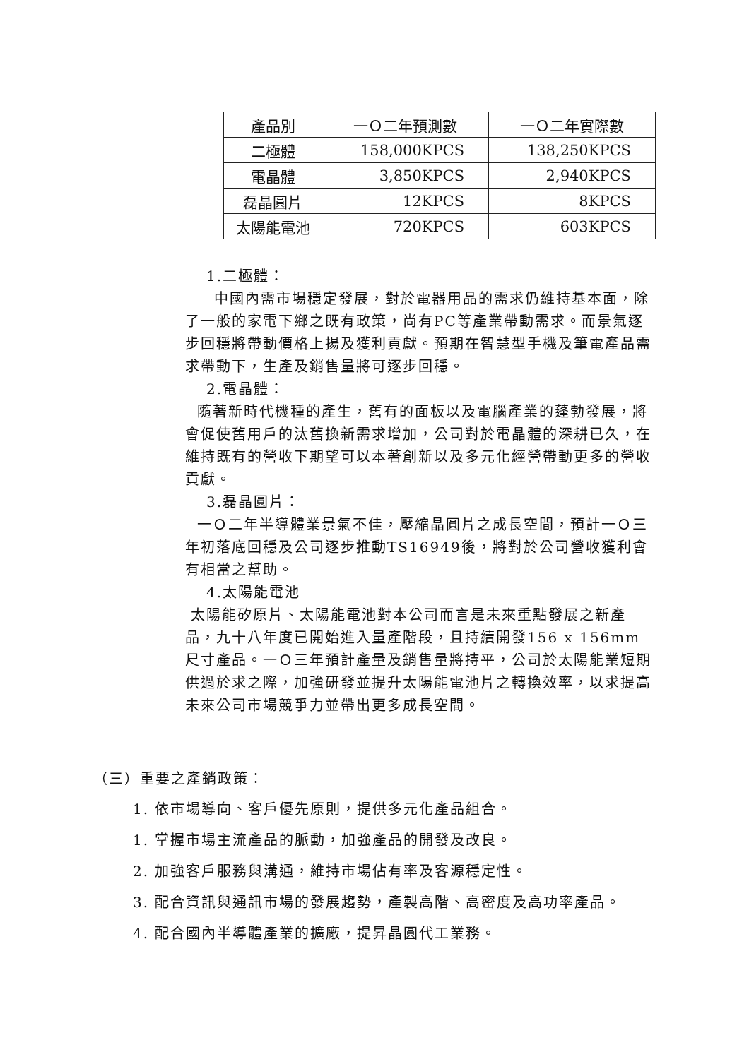| 產品別 | 一Ｏ二年預測數 | 一Ｏ二年實際數 |
| --- | --- | --- |
| 二極體 | 158,000KPCS | 138,250KPCS |
| 電晶體 | 3,850KPCS | 2,940KPCS |
| 磊晶圓片 | 12KPCS | 8KPCS |
| 太陽能電池 | 720KPCS | 603KPCS |
1.二極體：
中國內需市場穩定發展，對於電器用品的需求仍維持基本面，除了一般的家電下鄉之既有政策，尚有PC等產業帶動需求。而景氣逐步回穩將帶動價格上揚及獲利貢獻。預期在智慧型手機及筆電產品需求帶動下，生產及銷售量將可逐步回穩。
2.電晶體：
隨著新時代機種的產生，舊有的面板以及電腦產業的蓬勃發展，將會促使舊用戶的汰舊換新需求增加，公司對於電晶體的深耕已久，在維持既有的營收下期望可以本著創新以及多元化經營帶動更多的營收貢獻。
3.磊晶圓片：
一Ｏ二年半導體業景氣不佳，壓縮晶圓片之成長空間，預計一Ｏ三年初落底回穩及公司逐步推動TS16949後，將對於公司營收獲利會有相當之幫助。
4.太陽能電池
太陽能矽原片、太陽能電池對本公司而言是未來重點發展之新產品，九十八年度已開始進入量產階段，且持續開發156 x 156mm尺寸產品。一Ｏ三年預計產量及銷售量將持平，公司於太陽能業短期供過於求之際，加強研發並提升太陽能電池片之轉換效率，以求提高未來公司市場競爭力並帶出更多成長空間。
（三）重要之產銷政策：
1. 依市場導向、客戶優先原則，提供多元化產品組合。
1. 掌握市場主流產品的脈動，加強產品的開發及改良。
2. 加強客戶服務與溝通，維持市場佔有率及客源穩定性。
3. 配合資訊與通訊市場的發展趨勢，產製高階、高密度及高功率產品。
4. 配合國內半導體產業的擴廠，提昇晶圓代工業務。